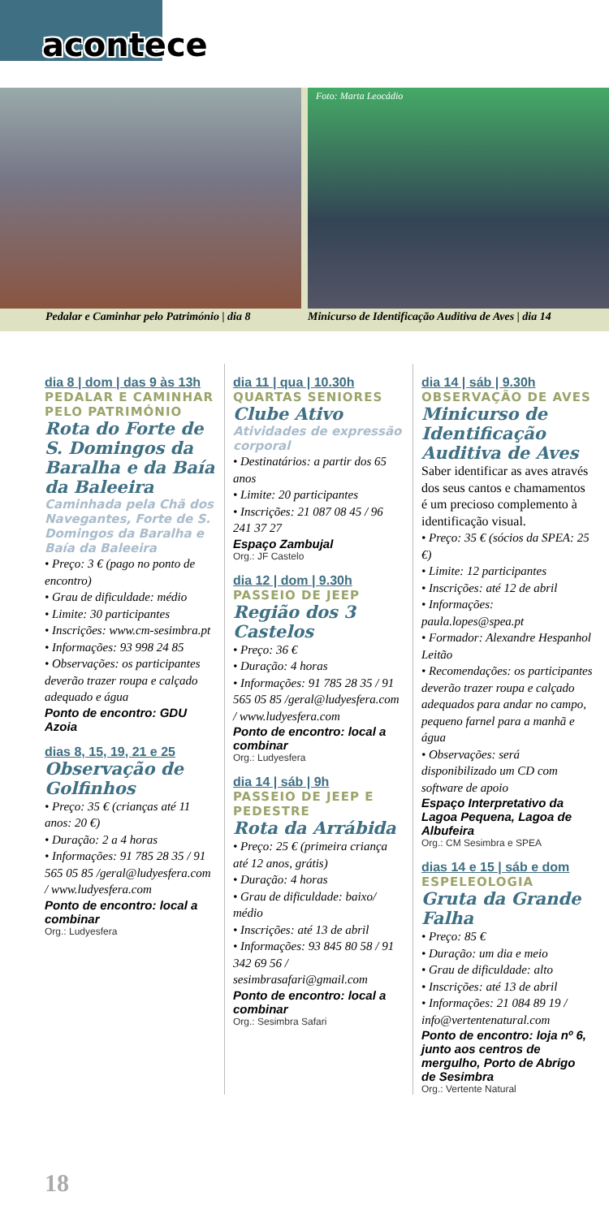acontece
Pedalar e Caminhar pelo Património | dia 8
Foto: Marta Leocádio
Minicurso de Identificação Auditiva de Aves | dia 14
dia 8 | dom | das 9 às 13h
PEDALAR E CAMINHAR PELO PATRIMÓNIO
Rota do Forte de S. Domingos da Baralha e da Baía da Baleeira
Caminhada pela Chã dos Navegantes, Forte de S. Domingos da Baralha e Baía da Baleeira
• Preço: 3 € (pago no ponto de encontro)
• Grau de dificuldade: médio
• Limite: 30 participantes
• Inscrições: www.cm-sesimbra.pt
• Informações: 93 998 24 85
• Observações: os participantes deverão trazer roupa e calçado adequado e água
Ponto de encontro: GDU Azoia
dias 8, 15, 19, 21 e 25
Observação de Golfinhos
• Preço: 35 € (crianças até 11 anos: 20 €)
• Duração: 2 a 4 horas
• Informações: 91 785 28 35 / 91 565 05 85 /geral@ludyesfera.com / www.ludyesfera.com
Ponto de encontro: local a combinar
Org.: Ludyesfera
dia 11 | qua | 10.30h
QUARTAS SENIORES
Clube Ativo
Atividades de expressão corporal
• Destinatários: a partir dos 65 anos
• Limite: 20 participantes
• Inscrições: 21 087 08 45 / 96 241 37 27
Espaço Zambujal
Org.: JF Castelo
dia 12 | dom | 9.30h
PASSEIO DE JEEP
Região dos 3 Castelos
• Preço: 36 €
• Duração: 4 horas
• Informações: 91 785 28 35 / 91 565 05 85 /geral@ludyesfera.com / www.ludyesfera.com
Ponto de encontro: local a combinar
Org.: Ludyesfera
dia 14 | sáb | 9h
PASSEIO DE JEEP E PEDESTRE
Rota da Arrábida
• Preço: 25 € (primeira criança até 12 anos, grátis)
• Duração: 4 horas
• Grau de dificuldade: baixo/ médio
• Inscrições: até 13 de abril
• Informações: 93 845 80 58 / 91 342 69 56 / sesimbrasafari@gmail.com
Ponto de encontro: local a combinar
Org.: Sesimbra Safari
dia 14 | sáb | 9.30h
OBSERVAÇÃO DE AVES
Minicurso de Identificação Auditiva de Aves
Saber identificar as aves através dos seus cantos e chamamentos é um precioso complemento à identificação visual.
• Preço: 35 € (sócios da SPEA: 25 €)
• Limite: 12 participantes
• Inscrições: até 12 de abril
• Informações: paula.lopes@spea.pt
• Formador: Alexandre Hespanhol Leitão
• Recomendações: os participantes deverão trazer roupa e calçado adequados para andar no campo, pequeno farnel para a manhã e água
• Observações: será disponibilizado um CD com software de apoio
Espaço Interpretativo da Lagoa Pequena, Lagoa de Albufeira
Org.: CM Sesimbra e SPEA
dias 14 e 15 | sáb e dom
ESPELEOLOGIA
Gruta da Grande Falha
• Preço: 85 €
• Duração: um dia e meio
• Grau de dificuldade: alto
• Inscrições: até 13 de abril
• Informações: 21 084 89 19 / info@vertentenatural.com
Ponto de encontro: loja nº 6, junto aos centros de mergulho, Porto de Abrigo de Sesimbra
Org.: Vertente Natural
18